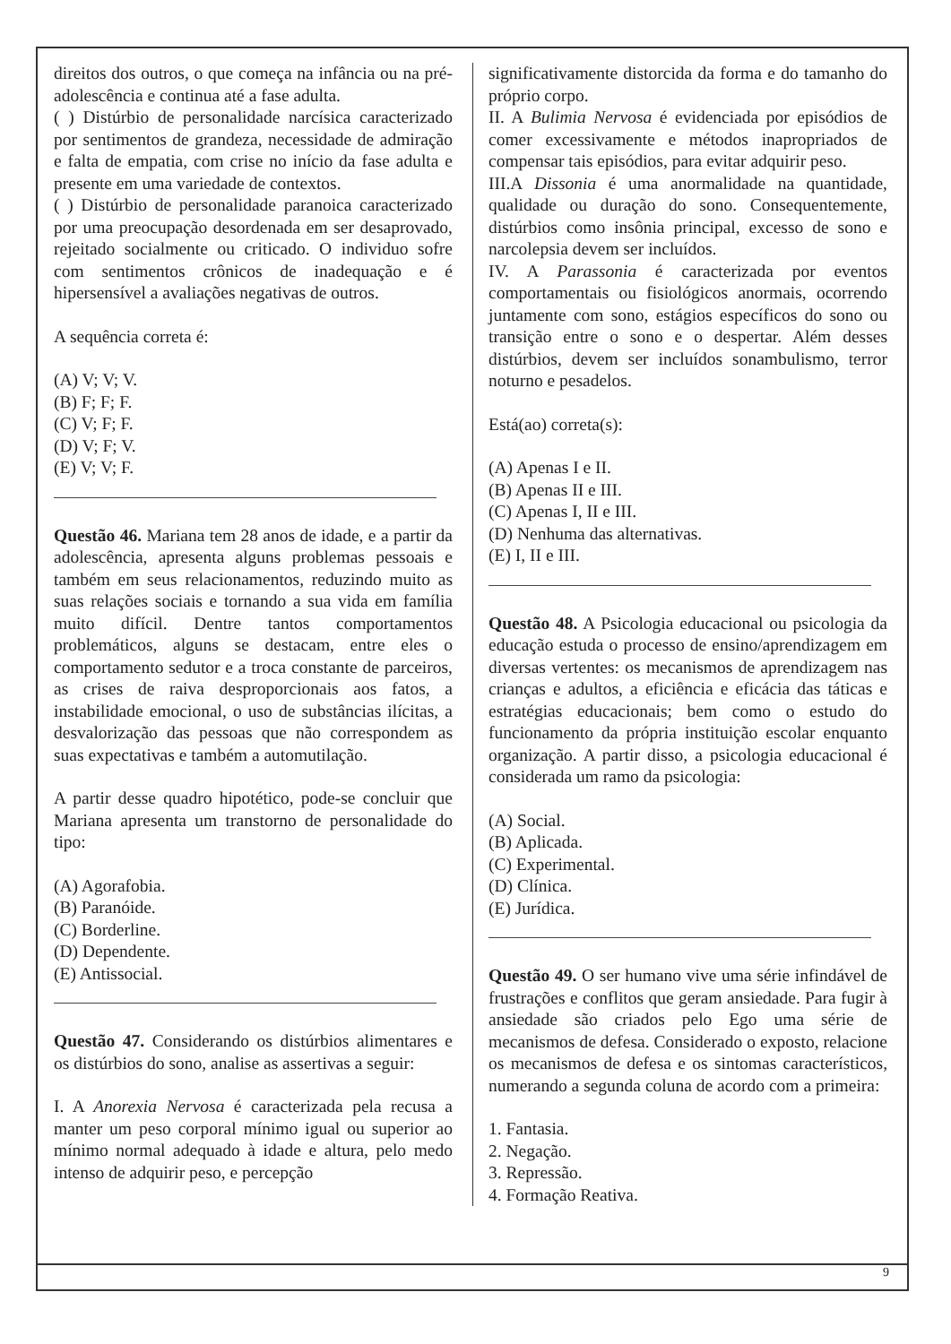direitos dos outros, o que começa na infância ou na pré-adolescência e continua até a fase adulta.
( ) Distúrbio de personalidade narcísica caracterizado por sentimentos de grandeza, necessidade de admiração e falta de empatia, com crise no início da fase adulta e presente em uma variedade de contextos.
( ) Distúrbio de personalidade paranoica caracterizado por uma preocupação desordenada em ser desaprovado, rejeitado socialmente ou criticado. O individuo sofre com sentimentos crônicos de inadequação e é hipersensível a avaliações negativas de outros.
A sequência correta é:
(A) V; V; V.
(B) F; F; F.
(C) V; F; F.
(D) V; F; V.
(E) V; V; F.
Questão 46. Mariana tem 28 anos de idade, e a partir da adolescência, apresenta alguns problemas pessoais e também em seus relacionamentos, reduzindo muito as suas relações sociais e tornando a sua vida em família muito difícil. Dentre tantos comportamentos problemáticos, alguns se destacam, entre eles o comportamento sedutor e a troca constante de parceiros, as crises de raiva desproporcionais aos fatos, a instabilidade emocional, o uso de substâncias ilícitas, a desvalorização das pessoas que não correspondem as suas expectativas e também a automutilação.
A partir desse quadro hipotético, pode-se concluir que Mariana apresenta um transtorno de personalidade do tipo:
(A) Agorafobia.
(B) Paranóide.
(C) Borderline.
(D) Dependente.
(E) Antissocial.
Questão 47. Considerando os distúrbios alimentares e os distúrbios do sono, analise as assertivas a seguir:
I. A Anorexia Nervosa é caracterizada pela recusa a manter um peso corporal mínimo igual ou superior ao mínimo normal adequado à idade e altura, pelo medo intenso de adquirir peso, e percepção
significativamente distorcida da forma e do tamanho do próprio corpo.
II. A Bulimia Nervosa é evidenciada por episódios de comer excessivamente e métodos inapropriados de compensar tais episódios, para evitar adquirir peso.
III.A Dissonia é uma anormalidade na quantidade, qualidade ou duração do sono. Consequentemente, distúrbios como insônia principal, excesso de sono e narcolepsia devem ser incluídos.
IV. A Parassonia é caracterizada por eventos comportamentais ou fisiológicos anormais, ocorrendo juntamente com sono, estágios específicos do sono ou transição entre o sono e o despertar. Além desses distúrbios, devem ser incluídos sonambulismo, terror noturno e pesadelos.
Está(ao) correta(s):
(A) Apenas I e II.
(B) Apenas II e III.
(C) Apenas I, II e III.
(D) Nenhuma das alternativas.
(E) I, II e III.
Questão 48. A Psicologia educacional ou psicologia da educação estuda o processo de ensino/aprendizagem em diversas vertentes: os mecanismos de aprendizagem nas crianças e adultos, a eficiência e eficácia das táticas e estratégias educacionais; bem como o estudo do funcionamento da própria instituição escolar enquanto organização. A partir disso, a psicologia educacional é considerada um ramo da psicologia:
(A) Social.
(B) Aplicada.
(C) Experimental.
(D) Clínica.
(E) Jurídica.
Questão 49. O ser humano vive uma série infindável de frustrações e conflitos que geram ansiedade. Para fugir à ansiedade são criados pelo Ego uma série de mecanismos de defesa. Considerado o exposto, relacione os mecanismos de defesa e os sintomas característicos, numerando a segunda coluna de acordo com a primeira:
1. Fantasia.
2. Negação.
3. Repressão.
4. Formação Reativa.
9